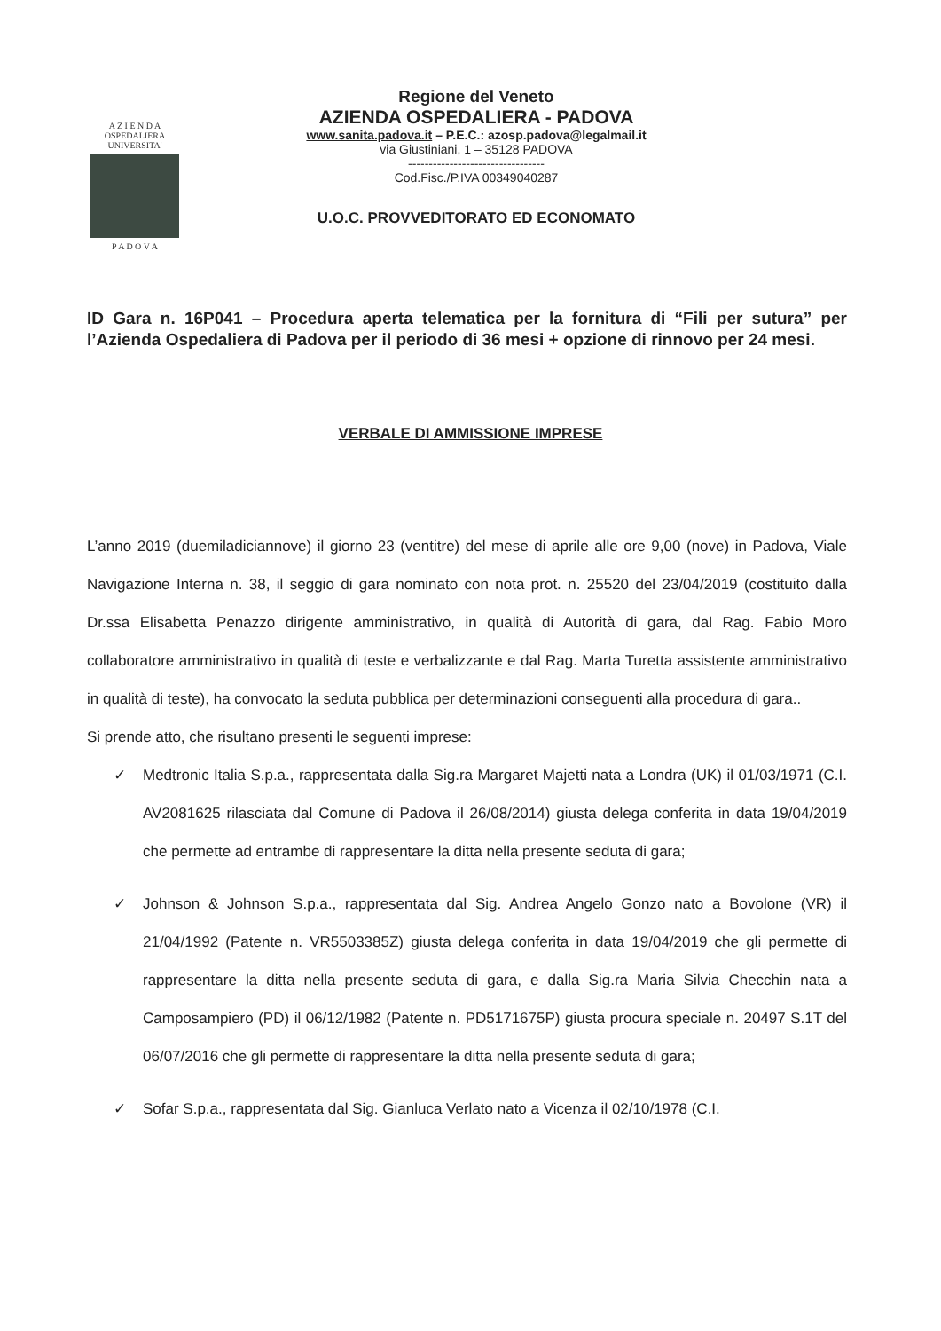A Z I E N D A
OSPEDALIERA
UNIVERSITA'
P A D O V A
Regione del Veneto
AZIENDA OSPEDALIERA - PADOVA
www.sanita.padova.it – P.E.C.: azosp.padova@legalmail.it
via Giustiniani, 1 – 35128 PADOVA
---------------------------------
Cod.Fisc./P.IVA 00349040287
U.O.C. PROVVEDITORATO ED ECONOMATO
ID Gara n. 16P041 – Procedura aperta telematica per la fornitura di “Fili per sutura” per l’Azienda Ospedaliera di Padova per il periodo di 36 mesi + opzione di rinnovo per 24 mesi.
VERBALE DI AMMISSIONE IMPRESE
L’anno 2019 (duemiladiciannove) il giorno 23 (ventitre) del mese di aprile alle ore 9,00 (nove) in Padova, Viale Navigazione Interna n. 38, il seggio di gara nominato con nota prot. n. 25520 del 23/04/2019 (costituito dalla Dr.ssa Elisabetta Penazzo dirigente amministrativo, in qualità di Autorità di gara, dal Rag. Fabio Moro collaboratore amministrativo in qualità di teste e verbalizzante e dal Rag. Marta Turetta assistente amministrativo in qualità di teste), ha convocato la seduta pubblica per determinazioni conseguenti alla procedura di gara..
Si prende atto, che risultano presenti le seguenti imprese:
✓ Medtronic Italia S.p.a., rappresentata dalla Sig.ra Margaret Majetti nata a Londra (UK) il 01/03/1971 (C.I. AV2081625 rilasciata dal Comune di Padova il 26/08/2014) giusta delega conferita in data 19/04/2019 che permette ad entrambe di rappresentare la ditta nella presente seduta di gara;
✓ Johnson & Johnson S.p.a., rappresentata dal Sig. Andrea Angelo Gonzo nato a Bovolone (VR) il 21/04/1992 (Patente n. VR5503385Z) giusta delega conferita in data 19/04/2019 che gli permette di rappresentare la ditta nella presente seduta di gara, e dalla Sig.ra Maria Silvia Checchin nata a Camposampiero (PD) il 06/12/1982 (Patente n. PD5171675P) giusta procura speciale n. 20497 S.1T del 06/07/2016 che gli permette di rappresentare la ditta nella presente seduta di gara;
✓ Sofar S.p.a., rappresentata dal Sig. Gianluca Verlato nato a Vicenza il 02/10/1978 (C.I.